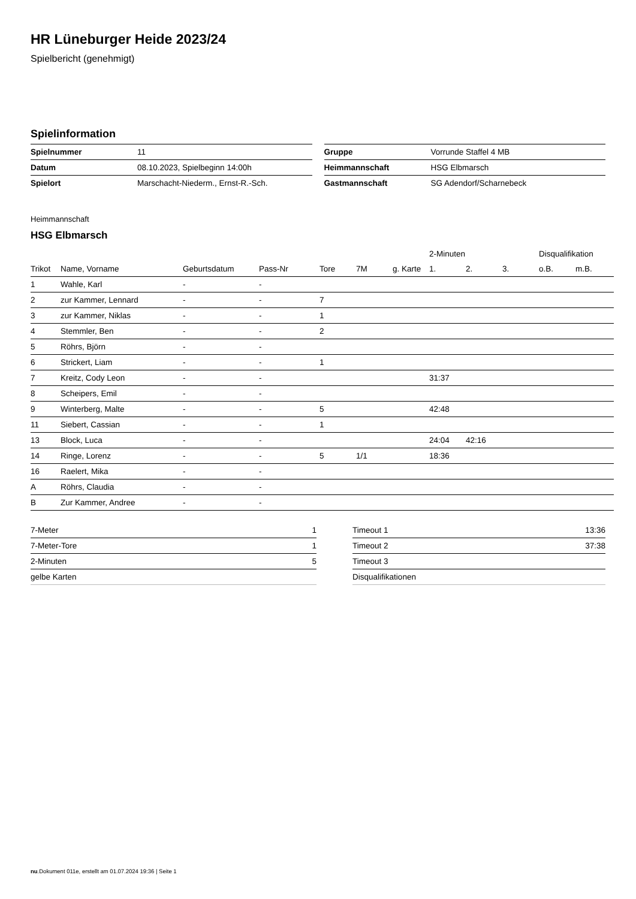HR Lüneburger Heide 2023/24
Spielbericht (genehmigt)
Spielinformation
| Spielnummer | 11 |
| Datum | 08.10.2023, Spielbeginn 14:00h |
| Spielort | Marschacht-Niederm., Ernst-R.-Sch. |
| Gruppe | Vorrunde Staffel 4 MB |
| Heimmannschaft | HSG Elbmarsch |
| Gastmannschaft | SG Adendorf/Scharnebeck |
Heimmannschaft
HSG Elbmarsch
| | | | | | | | 2-Minuten | | | Disqualifikation | |
| Trikot | Name, Vorname | Geburtsdatum | Pass-Nr | Tore | 7M | g. Karte | 1. | 2. | 3. | o.B. | m.B. |
| 1 | Wahle, Karl | - | - | | | | | | | | |
| 2 | zur Kammer, Lennard | - | - | 7 | | | | | | | |
| 3 | zur Kammer, Niklas | - | - | 1 | | | | | | | |
| 4 | Stemmler, Ben | - | - | 2 | | | | | | | |
| 5 | Röhrs, Björn | - | - | | | | | | | | |
| 6 | Strickert, Liam | - | - | 1 | | | | | | | |
| 7 | Kreitz, Cody Leon | - | - | | | | 31:37 | | | | |
| 8 | Scheipers, Emil | - | - | | | | | | | | |
| 9 | Winterberg, Malte | - | - | 5 | | | 42:48 | | | | |
| 11 | Siebert, Cassian | - | - | 1 | | | | | | | |
| 13 | Block, Luca | - | - | | | | 24:04 | 42:16 | | | |
| 14 | Ringe, Lorenz | - | - | 5 | 1/1 | | 18:36 | | | | |
| 16 | Raelert, Mika | - | - | | | | | | | | |
| A | Röhrs, Claudia | - | - | | | | | | | | |
| B | Zur Kammer, Andree | - | - | | | | | | | | |
| 7-Meter | 1 |
| 7-Meter-Tore | 1 |
| 2-Minuten | 5 |
| gelbe Karten | |
| Timeout 1 | 13:36 |
| Timeout 2 | 37:38 |
| Timeout 3 | |
| Disqualifikationen | |
nu.Dokument 011e, erstellt am 01.07.2024 19:36 | Seite 1